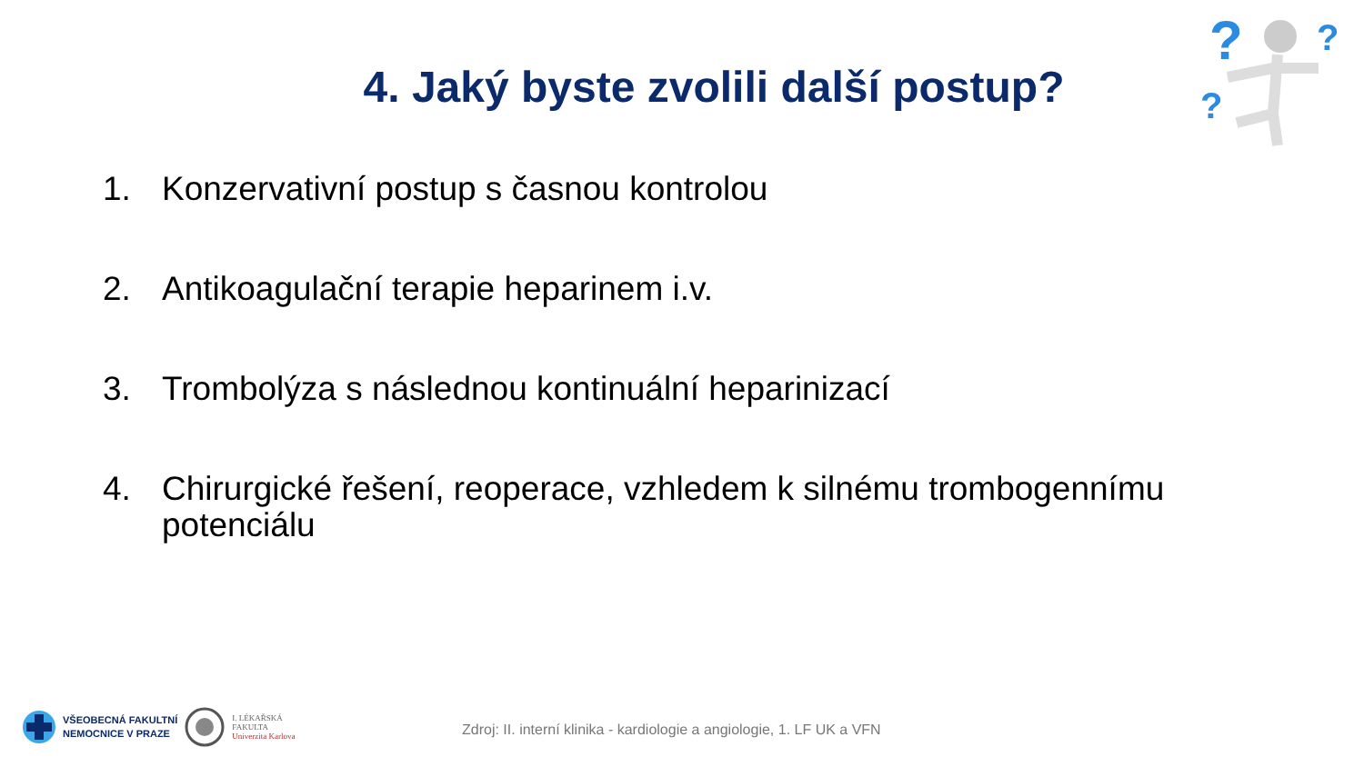?
?
?
4. Jaký byste zvolili další postup?
1. Konzervativní postup s časnou kontrolou
2. Antikoagulační terapie heparinem i.v.
3. Trombolýza s následnou kontinuální heparinizací
4. Chirurgické řešení, reoperace, vzhledem k silnému trombogennímu potenciálu
VŠEOBECNÁ FAKULTNÍ
NEMOCNICE V PRAZE
I. LÉKAŘSKÁ
FAKULTA
Univerzita Karlova
Zdroj: II. interní klinika - kardiologie a angiologie, 1. LF UK a VFN